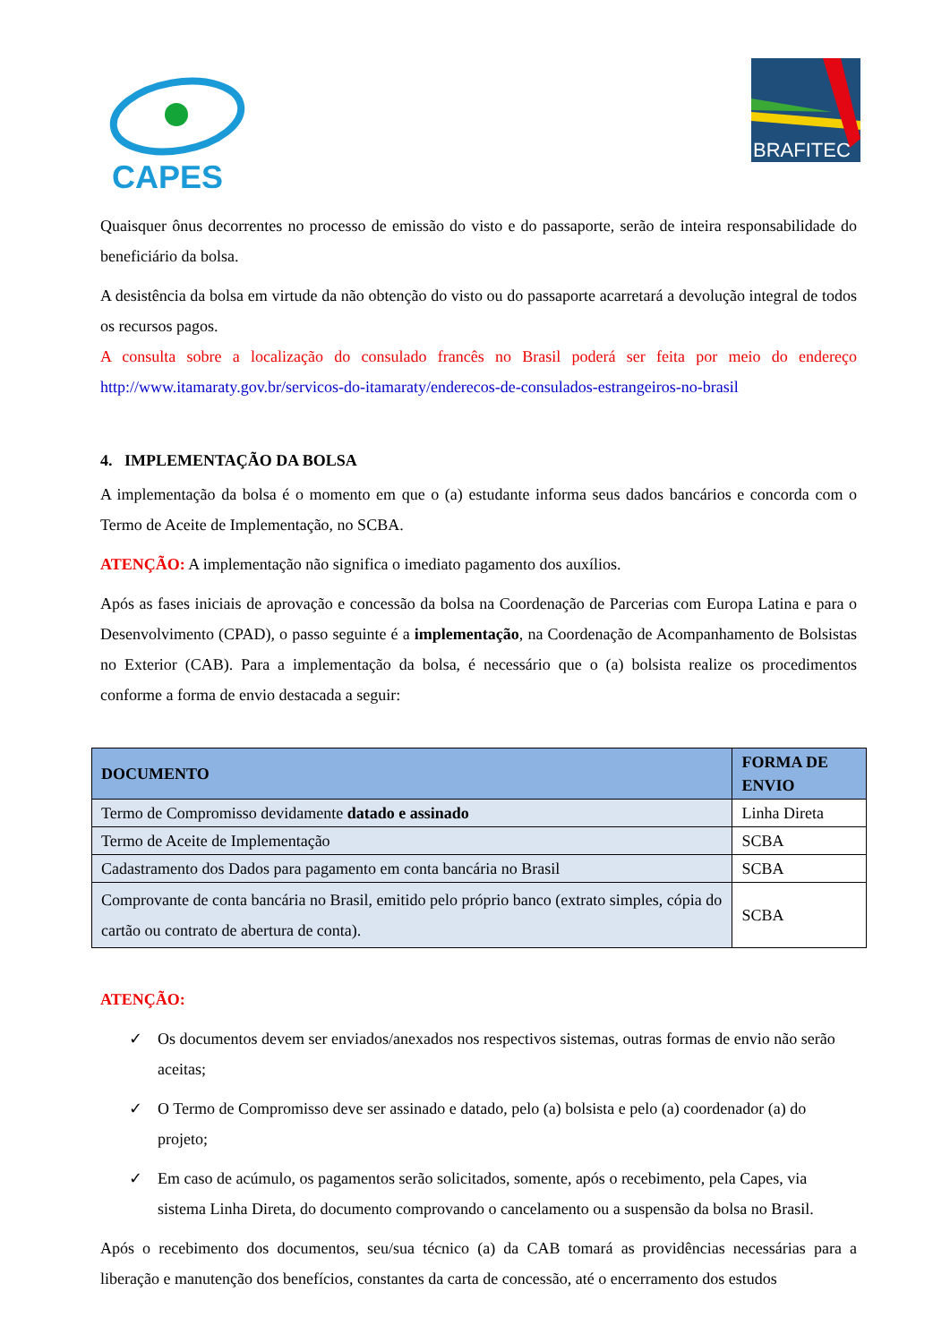CAPES
BRAFITEC
Quaisquer ônus decorrentes no processo de emissão do visto e do passaporte, serão de inteira responsabilidade do beneficiário da bolsa.
A desistência da bolsa em virtude da não obtenção do visto ou do passaporte acarretará a devolução integral de todos os recursos pagos.
A consulta sobre a localização do consulado francês no Brasil poderá ser feita por meio do endereço http://www.itamaraty.gov.br/servicos-do-itamaraty/enderecos-de-consulados-estrangeiros-no-brasil
4. IMPLEMENTAÇÃO DA BOLSA
A implementação da bolsa é o momento em que o (a) estudante informa seus dados bancários e concorda com o Termo de Aceite de Implementação, no SCBA.
ATENÇÃO: A implementação não significa o imediato pagamento dos auxílios.
Após as fases iniciais de aprovação e concessão da bolsa na Coordenação de Parcerias com Europa Latina e para o Desenvolvimento (CPAD), o passo seguinte é a implementação, na Coordenação de Acompanhamento de Bolsistas no Exterior (CAB). Para a implementação da bolsa, é necessário que o (a) bolsista realize os procedimentos conforme a forma de envio destacada a seguir:
| DOCUMENTO | FORMA DE ENVIO |
| --- | --- |
| Termo de Compromisso devidamente datado e assinado | Linha Direta |
| Termo de Aceite de Implementação | SCBA |
| Cadastramento dos Dados para pagamento em conta bancária no Brasil | SCBA |
| Comprovante de conta bancária no Brasil, emitido pelo próprio banco (extrato simples, cópia do cartão ou contrato de abertura de conta). | SCBA |
ATENÇÃO:
✓ Os documentos devem ser enviados/anexados nos respectivos sistemas, outras formas de envio não serão aceitas;
✓ O Termo de Compromisso deve ser assinado e datado, pelo (a) bolsista e pelo (a) coordenador (a) do projeto;
✓ Em caso de acúmulo, os pagamentos serão solicitados, somente, após o recebimento, pela Capes, via sistema Linha Direta, do documento comprovando o cancelamento ou a suspensão da bolsa no Brasil.
Após o recebimento dos documentos, seu/sua técnico (a) da CAB tomará as providências necessárias para a liberação e manutenção dos benefícios, constantes da carta de concessão, até o encerramento dos estudos